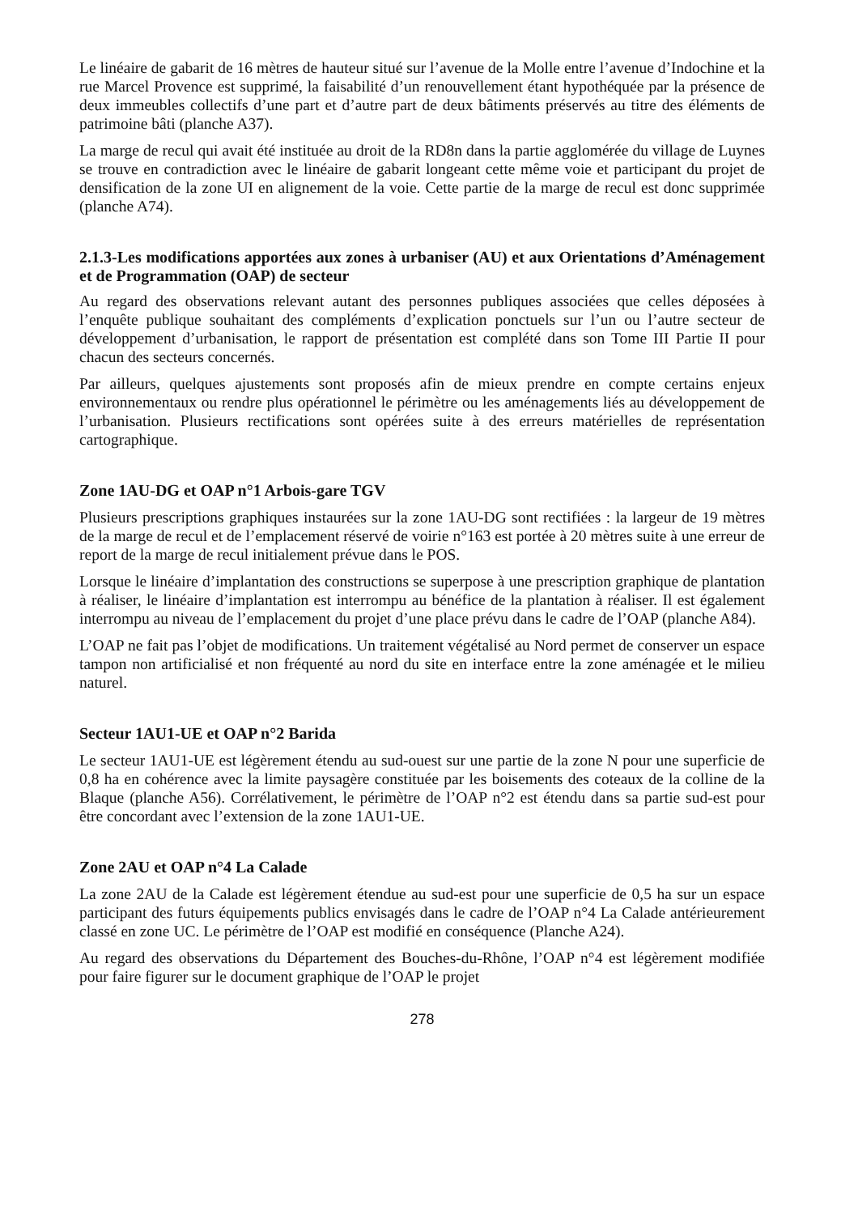Le linéaire de gabarit de 16 mètres de hauteur situé sur l’avenue de la Molle entre l’avenue d’Indochine et la rue Marcel Provence est supprimé, la faisabilité d’un renouvellement étant hypothéquée par la présence de deux immeubles collectifs d’une part et d’autre part de deux bâtiments préservés au titre des éléments de patrimoine bâti (planche A37).
La marge de recul qui avait été instituée au droit de la RD8n dans la partie agglomérée du village de Luynes se trouve en contradiction avec le linéaire de gabarit longeant cette même voie et participant du projet de densification de la zone UI en alignement de la voie. Cette partie de la marge de recul est donc supprimée (planche A74).
2.1.3-Les modifications apportées aux zones à urbaniser (AU) et aux Orientations d’Aménagement et de Programmation (OAP) de secteur
Au regard des observations relevant autant des personnes publiques associées que celles déposées à l’enquête publique souhaitant des compléments d’explication ponctuels sur l’un ou l’autre secteur de développement d’urbanisation, le rapport de présentation est complété dans son Tome III Partie II pour chacun des secteurs concernés.
Par ailleurs, quelques ajustements sont proposés afin de mieux prendre en compte certains enjeux environnementaux ou rendre plus opérationnel le périmètre ou les aménagements liés au développement de l’urbanisation. Plusieurs rectifications sont opérées suite à des erreurs matérielles de représentation cartographique.
Zone 1AU-DG et OAP n°1 Arbois-gare TGV
Plusieurs prescriptions graphiques instaurées sur la zone 1AU-DG sont rectifiées : la largeur de 19 mètres de la marge de recul et de l’emplacement réservé de voirie n°163 est portée à 20 mètres suite à une erreur de report de la marge de recul initialement prévue dans le POS.
Lorsque le linéaire d’implantation des constructions se superpose à une prescription graphique de plantation à réaliser, le linéaire d’implantation est interrompu au bénéfice de la plantation à réaliser. Il est également interrompu au niveau de l’emplacement du projet d’une place prévu dans le cadre de l’OAP (planche A84).
L’OAP ne fait pas l’objet de modifications. Un traitement végétalisé au Nord permet de conserver un espace tampon non artificialisé et non fréquenté au nord du site en interface entre la zone aménagée et le milieu naturel.
Secteur 1AU1-UE et OAP n°2 Barida
Le secteur 1AU1-UE est légèrement étendu au sud-ouest sur une partie de la zone N pour une superficie de 0,8 ha en cohérence avec la limite paysagère constituée par les boisements des coteaux de la colline de la Blaque (planche A56). Corrélativement, le périmètre de l’OAP n°2 est étendu dans sa partie sud-est pour être concordant avec l’extension de la zone 1AU1-UE.
Zone 2AU et OAP n°4 La Calade
La zone 2AU de la Calade est légèrement étendue au sud-est pour une superficie de 0,5 ha sur un espace participant des futurs équipements publics envisagés dans le cadre de l’OAP n°4 La Calade antérieurement classé en zone UC. Le périmètre de l’OAP est modifié en conséquence (Planche A24).
Au regard des observations du Département des Bouches-du-Rhône, l’OAP n°4 est légèrement modifiée pour faire figurer sur le document graphique de l’OAP le projet
278